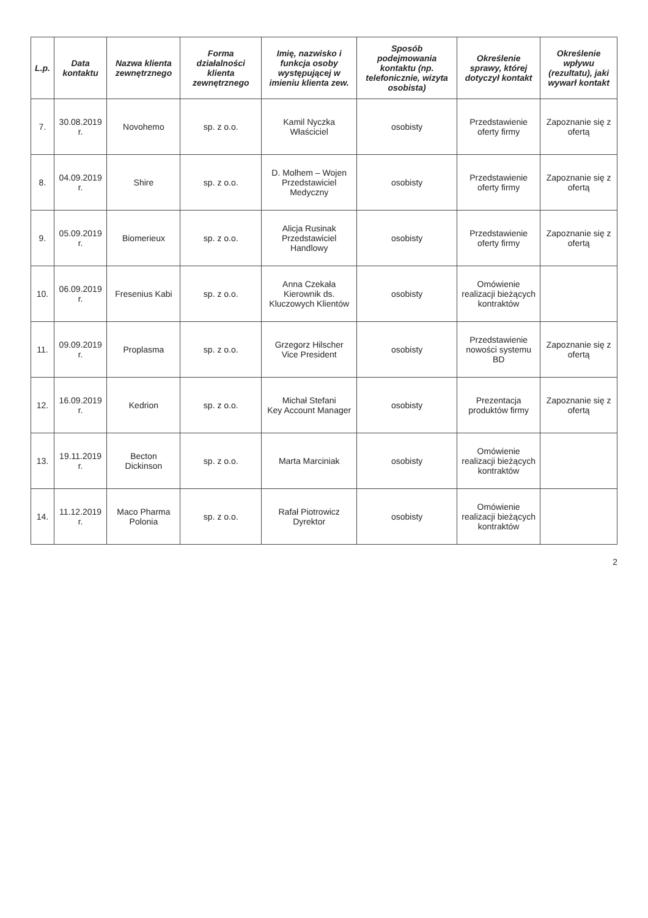| L.p. | Data kontaktu | Nazwa klienta zewnętrznego | Forma działalności klienta zewnętrznego | Imię, nazwisko i funkcja osoby występującej w imieniu klienta zew. | Sposób podejmowania kontaktu (np. telefonicznie, wizyta osobista) | Określenie sprawy, której dotyczył kontakt | Określenie wpływu (rezultatu), jaki wywarł kontakt |
| --- | --- | --- | --- | --- | --- | --- | --- |
| 7. | 30.08.2019 r. | Novohemo | sp. z o.o. | Kamil Nyczka Właściciel | osobisty | Przedstawienie oferty firmy | Zapoznanie się z ofertą |
| 8. | 04.09.2019 r. | Shire | sp. z o.o. | D. Molhem – Wojen Przedstawiciel Medyczny | osobisty | Przedstawienie oferty firmy | Zapoznanie się z ofertą |
| 9. | 05.09.2019 r. | Biomerieux | sp. z o.o. | Alicja Rusinak Przedstawiciel Handlowy | osobisty | Przedstawienie oferty firmy | Zapoznanie się z ofertą |
| 10. | 06.09.2019 r. | Fresenius Kabi | sp. z o.o. | Anna Czekała Kierownik ds. Kluczowych Klientów | osobisty | Omówienie realizacji bieżących kontraktów | |
| 11. | 09.09.2019 r. | Proplasma | sp. z o.o. | Grzegorz Hilscher Vice President | osobisty | Przedstawienie nowości systemu BD | Zapoznanie się z ofertą |
| 12. | 16.09.2019 r. | Kedrion | sp. z o.o. | Michał Stefani Key Account Manager | osobisty | Prezentacja produktów firmy | Zapoznanie się z ofertą |
| 13. | 19.11.2019 r. | Becton Dickinson | sp. z o.o. | Marta Marciniak | osobisty | Omówienie realizacji bieżących kontraktów | |
| 14. | 11.12.2019 r. | Maco Pharma Polonia | sp. z o.o. | Rafał Piotrowicz Dyrektor | osobisty | Omówienie realizacji bieżących kontraktów | |
2